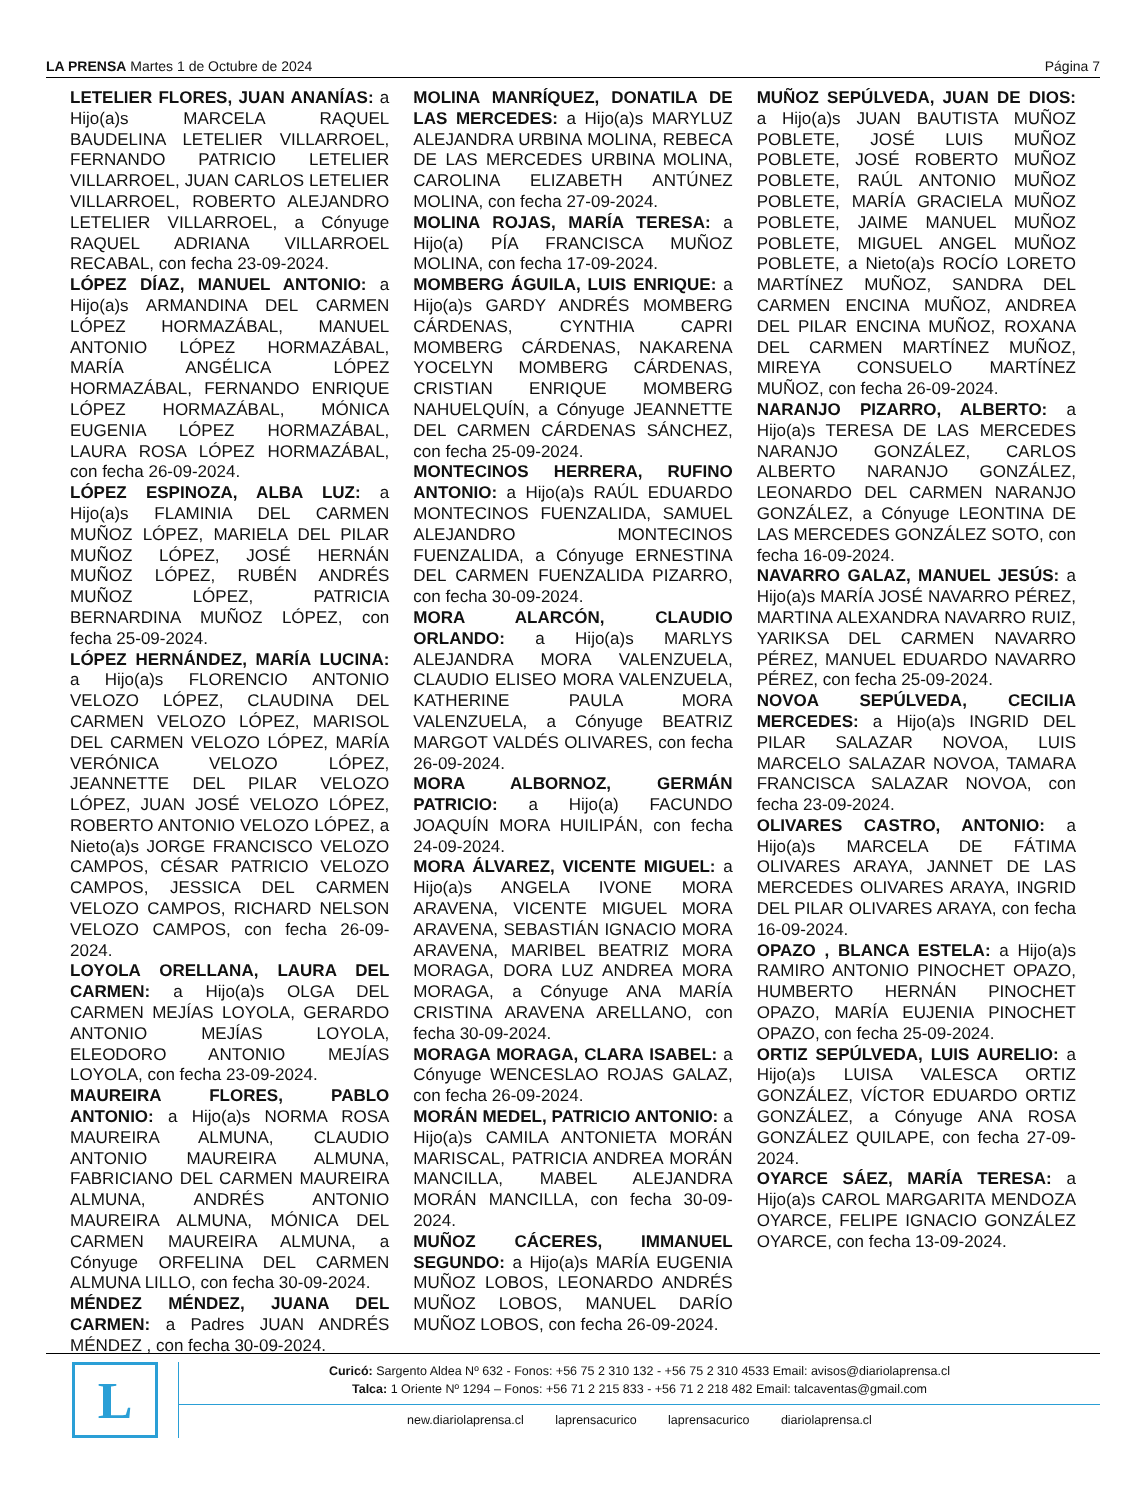LA PRENSA Martes 1 de Octubre de 2024
Página 7
LETELIER FLORES, JUAN ANANÍAS: a Hijo(a)s MARCELA RAQUEL BAUDELINA LETELIER VILLARROEL, FERNANDO PATRICIO LETELIER VILLARROEL, JUAN CARLOS LETELIER VILLARROEL, ROBERTO ALEJANDRO LETELIER VILLARROEL, a Cónyuge RAQUEL ADRIANA VILLARROEL RECABAL, con fecha 23-09-2024.
LÓPEZ DÍAZ, MANUEL ANTONIO: a Hijo(a)s ARMANDINA DEL CARMEN LÓPEZ HORMAZÁBAL, MANUEL ANTONIO LÓPEZ HORMAZÁBAL, MARÍA ANGÉLICA LÓPEZ HORMAZÁBAL, FERNANDO ENRIQUE LÓPEZ HORMAZÁBAL, MÓNICA EUGENIA LÓPEZ HORMAZÁBAL, LAURA ROSA LÓPEZ HORMAZÁBAL, con fecha 26-09-2024.
LÓPEZ ESPINOZA, ALBA LUZ: a Hijo(a)s FLAMINIA DEL CARMEN MUÑOZ LÓPEZ, MARIELA DEL PILAR MUÑOZ LÓPEZ, JOSÉ HERNÁN MUÑOZ LÓPEZ, RUBÉN ANDRÉS MUÑOZ LÓPEZ, PATRICIA BERNARDINA MUÑOZ LÓPEZ, con fecha 25-09-2024.
LÓPEZ HERNÁNDEZ, MARÍA LUCINA: a Hijo(a)s FLORENCIO ANTONIO VELOZO LÓPEZ, CLAUDINA DEL CARMEN VELOZO LÓPEZ, MARISOL DEL CARMEN VELOZO LÓPEZ, MARÍA VERÓNICA VELOZO LÓPEZ, JEANNETTE DEL PILAR VELOZO LÓPEZ, JUAN JOSÉ VELOZO LÓPEZ, ROBERTO ANTONIO VELOZO LÓPEZ, a Nieto(a)s JORGE FRANCISCO VELOZO CAMPOS, CÉSAR PATRICIO VELOZO CAMPOS, JESSICA DEL CARMEN VELOZO CAMPOS, RICHARD NELSON VELOZO CAMPOS, con fecha 26-09-2024.
LOYOLA ORELLANA, LAURA DEL CARMEN: a Hijo(a)s OLGA DEL CARMEN MEJÍAS LOYOLA, GERARDO ANTONIO MEJÍAS LOYOLA, ELEODORO ANTONIO MEJÍAS LOYOLA, con fecha 23-09-2024.
MAUREIRA FLORES, PABLO ANTONIO: a Hijo(a)s NORMA ROSA MAUREIRA ALMUNA, CLAUDIO ANTONIO MAUREIRA ALMUNA, FABRICIANO DEL CARMEN MAUREIRA ALMUNA, ANDRÉS ANTONIO MAUREIRA ALMUNA, MÓNICA DEL CARMEN MAUREIRA ALMUNA, a Cónyuge ORFELINA DEL CARMEN ALMUNA LILLO, con fecha 30-09-2024.
MÉNDEZ MÉNDEZ, JUANA DEL CARMEN: a Padres JUAN ANDRÉS MÉNDEZ , con fecha 30-09-2024.
MOLINA MANRÍQUEZ, DONATILA DE LAS MERCEDES: a Hijo(a)s MARYLUZ ALEJANDRA URBINA MOLINA, REBECA DE LAS MERCEDES URBINA MOLINA, CAROLINA ELIZABETH ANTÚNEZ MOLINA, con fecha 27-09-2024.
MOLINA ROJAS, MARÍA TERESA: a Hijo(a) PÍA FRANCISCA MUÑOZ MOLINA, con fecha 17-09-2024.
MOMBERG ÁGUILA, LUIS ENRIQUE: a Hijo(a)s GARDY ANDRÉS MOMBERG CÁRDENAS, CYNTHIA CAPRI MOMBERG CÁRDENAS, NAKARENA YOCELYN MOMBERG CÁRDENAS, CRISTIAN ENRIQUE MOMBERG NAHUELQUÍN, a Cónyuge JEANNETTE DEL CARMEN CÁRDENAS SÁNCHEZ, con fecha 25-09-2024.
MONTECINOS HERRERA, RUFINO ANTONIO: a Hijo(a)s RAÚL EDUARDO MONTECINOS FUENZALIDA, SAMUEL ALEJANDRO MONTECINOS FUENZALIDA, a Cónyuge ERNESTINA DEL CARMEN FUENZALIDA PIZARRO, con fecha 30-09-2024.
MORA ALARCÓN, CLAUDIO ORLANDO: a Hijo(a)s MARLYS ALEJANDRA MORA VALENZUELA, CLAUDIO ELISEO MORA VALENZUELA, KATHERINE PAULA MORA VALENZUELA, a Cónyuge BEATRIZ MARGOT VALDÉS OLIVARES, con fecha 26-09-2024.
MORA ALBORNOZ, GERMÁN PATRICIO: a Hijo(a) FACUNDO JOAQUÍN MORA HUILIPÁN, con fecha 24-09-2024.
MORA ÁLVAREZ, VICENTE MIGUEL: a Hijo(a)s ANGELA IVONE MORA ARAVENA, VICENTE MIGUEL MORA ARAVENA, SEBASTIÁN IGNACIO MORA ARAVENA, MARIBEL BEATRIZ MORA MORAGA, DORA LUZ ANDREA MORA MORAGA, a Cónyuge ANA MARÍA CRISTINA ARAVENA ARELLANO, con fecha 30-09-2024.
MORAGA MORAGA, CLARA ISABEL: a Cónyuge WENCESLAO ROJAS GALAZ, con fecha 26-09-2024.
MORÁN MEDEL, PATRICIO ANTONIO: a Hijo(a)s CAMILA ANTONIETA MORÁN MARISCAL, PATRICIA ANDREA MORÁN MANCILLA, MABEL ALEJANDRA MORÁN MANCILLA, con fecha 30-09-2024.
MUÑOZ CÁCERES, IMMANUEL SEGUNDO: a Hijo(a)s MARÍA EUGENIA MUÑOZ LOBOS, LEONARDO ANDRÉS MUÑOZ LOBOS, MANUEL DARÍO MUÑOZ LOBOS, con fecha 26-09-2024.
MUÑOZ SEPÚLVEDA, JUAN DE DIOS: a Hijo(a)s JUAN BAUTISTA MUÑOZ POBLETE, JOSÉ LUIS MUÑOZ POBLETE, JOSÉ ROBERTO MUÑOZ POBLETE, RAÚL ANTONIO MUÑOZ POBLETE, MARÍA GRACIELA MUÑOZ POBLETE, JAIME MANUEL MUÑOZ POBLETE, MIGUEL ANGEL MUÑOZ POBLETE, a Nieto(a)s ROCÍO LORETO MARTÍNEZ MUÑOZ, SANDRA DEL CARMEN ENCINA MUÑOZ, ANDREA DEL PILAR ENCINA MUÑOZ, ROXANA DEL CARMEN MARTÍNEZ MUÑOZ, MIREYA CONSUELO MARTÍNEZ MUÑOZ, con fecha 26-09-2024.
NARANJO PIZARRO, ALBERTO: a Hijo(a)s TERESA DE LAS MERCEDES NARANJO GONZÁLEZ, CARLOS ALBERTO NARANJO GONZÁLEZ, LEONARDO DEL CARMEN NARANJO GONZÁLEZ, a Cónyuge LEONTINA DE LAS MERCEDES GONZÁLEZ SOTO, con fecha 16-09-2024.
NAVARRO GALAZ, MANUEL JESÚS: a Hijo(a)s MARÍA JOSÉ NAVARRO PÉREZ, MARTINA ALEXANDRA NAVARRO RUIZ, YARIKSA DEL CARMEN NAVARRO PÉREZ, MANUEL EDUARDO NAVARRO PÉREZ, con fecha 25-09-2024.
NOVOA SEPÚLVEDA, CECILIA MERCEDES: a Hijo(a)s INGRID DEL PILAR SALAZAR NOVOA, LUIS MARCELO SALAZAR NOVOA, TAMARA FRANCISCA SALAZAR NOVOA, con fecha 23-09-2024.
OLIVARES CASTRO, ANTONIO: a Hijo(a)s MARCELA DE FÁTIMA OLIVARES ARAYA, JANNET DE LAS MERCEDES OLIVARES ARAYA, INGRID DEL PILAR OLIVARES ARAYA, con fecha 16-09-2024.
OPAZO , BLANCA ESTELA: a Hijo(a)s RAMIRO ANTONIO PINOCHET OPAZO, HUMBERTO HERNÁN PINOCHET OPAZO, MARÍA EUJENIA PINOCHET OPAZO, con fecha 25-09-2024.
ORTIZ SEPÚLVEDA, LUIS AURELIO: a Hijo(a)s LUISA VALESCA ORTIZ GONZÁLEZ, VÍCTOR EDUARDO ORTIZ GONZÁLEZ, a Cónyuge ANA ROSA GONZÁLEZ QUILAPE, con fecha 27-09-2024.
OYARCE SÁEZ, MARÍA TERESA: a Hijo(a)s CAROL MARGARITA MENDOZA OYARCE, FELIPE IGNACIO GONZÁLEZ OYARCE, con fecha 13-09-2024.
L
Curicó: Sargento Aldea Nº 632 - Fonos: +56 75 2 310 132 - +56 75 2 310 4533 Email: avisos@diariolaprensa.cl
Talca: 1 Oriente Nº 1294 – Fonos: +56 71 2 215 833 - +56 71 2 218 482 Email: talcaventas@gmail.com
new.diariolaprensa.cl laprensacurico laprensacurico diariolaprensa.cl